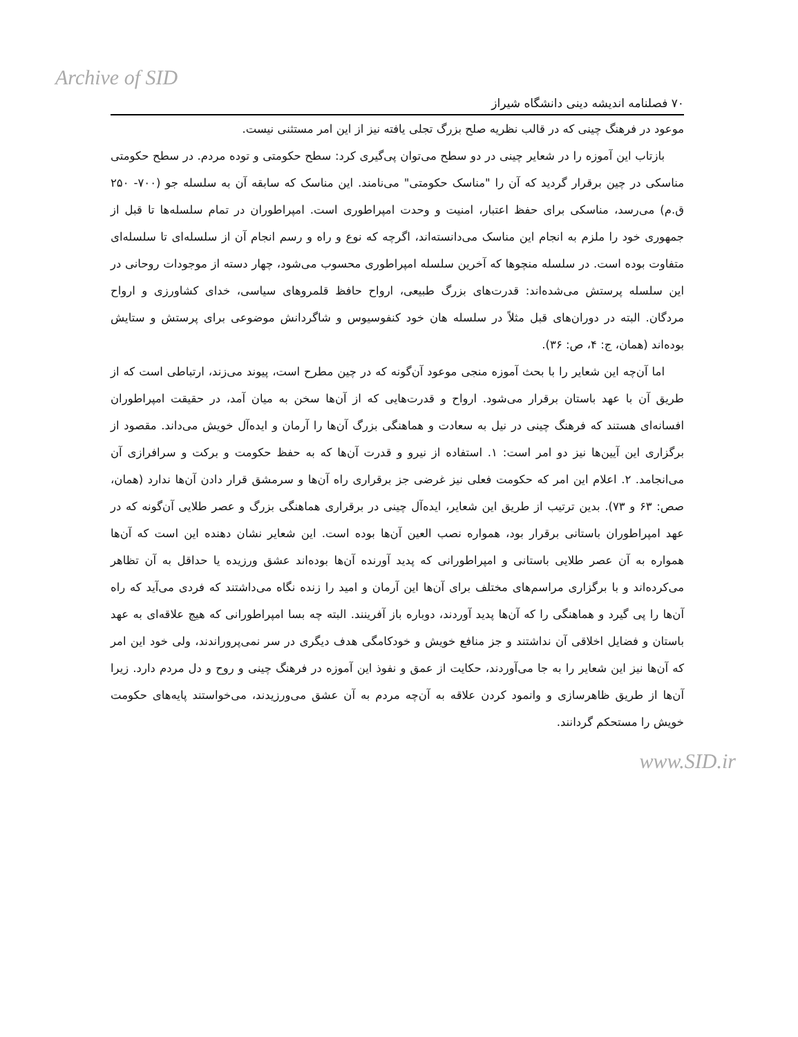Archive of SID
۷۰ فصلنامه اندیشه دینی دانشگاه شیراز
موعود در فرهنگ چینی که در قالب نظریه صلح بزرگ تجلی یافته نیز از این امر مستثنی نیست.
بازتاب این آموزه را در شعایر چینی در دو سطح می‌توان پی‌گیری کرد: سطح حکومتی و توده مردم. در سطح حکومتی مناسکی در چین برقرار گردید که آن را "مناسک حکومتی" می‌نامند. این مناسک که سابقه آن به سلسله جو (۷۰۰- ۲۵۰ ق.م) می‌رسد، مناسکی برای حفظ اعتبار، امنیت و وحدت امپراطوری است. امپراطوران در تمام سلسله‌ها تا قبل از جمهوری خود را ملزم به انجام این مناسک می‌دانسته‌اند، اگرچه که نوع و راه و رسم انجام آن از سلسله‌ای تا سلسله‌ای متفاوت بوده است. در سلسله منچوها که آخرین سلسله امپراطوری محسوب می‌شود، چهار دسته از موجودات روحانی در این سلسله پرستش می‌شده‌اند: قدرت‌های بزرگ طبیعی، ارواح حافظ قلمروهای سیاسی، خدای کشاورزی و ارواح مردگان. البته در دوران‌های قبل مثلاً در سلسله هان خود کنفوسیوس و شاگردانش موضوعی برای پرستش و ستایش بوده‌اند (همان، ج: ۴، ص: ۳۶).
اما آن‌چه این شعایر را با بحث آموزه منجی موعود آن‌گونه که در چین مطرح است، پیوند می‌زند، ارتباطی است که از طریق آن با عهد باستان برقرار می‌شود. ارواح و قدرت‌هایی که از آن‌ها سخن به میان آمد، در حقیقت امپراطوران افسانه‌ای هستند که فرهنگ چینی در نیل به سعادت و هماهنگی بزرگ آن‌ها را آرمان و ایده‌آل خویش می‌داند. مقصود از برگزاری این آیین‌ها نیز دو امر است: ۱. استفاده از نیرو و قدرت آن‌ها که به حفظ حکومت و برکت و سرافرازی آن می‌انجامد. ۲. اعلام این امر که حکومت فعلی نیز غرضی جز برقراری راه آن‌ها و سرمشق قرار دادن آن‌ها ندارد (همان، صص: ۶۳ و ۷۳). بدین ترتیب از طریق این شعایر، ایده‌آل چینی در برقراری هماهنگی بزرگ و عصر طلایی آن‌گونه که در عهد امپراطوران باستانی برقرار بود، همواره نصب العین آن‌ها بوده است. این شعایر نشان دهنده این است که آن‌ها همواره به آن عصر طلایی باستانی و امپراطورانی که پدید آورنده آن‌ها بوده‌اند عشق ورزیده یا حداقل به آن تظاهر می‌کرده‌اند و با برگزاری مراسم‌های مختلف برای آن‌ها این آرمان و امید را زنده نگاه می‌داشتند که فردی می‌آید که راه آن‌ها را پی گیرد و هماهنگی را که آن‌ها پدید آوردند، دوباره باز آفرینند. البته چه بسا امپراطورانی که هیچ علاقه‌ای به عهد باستان و فضایل اخلاقی آن نداشتند و جز منافع خویش و خودکامگی هدف دیگری در سر نمی‌پروراندند، ولی خود این امر که آن‌ها نیز این شعایر را به جا می‌آوردند، حکایت از عمق و نفوذ این آموزه در فرهنگ چینی و روح و دل مردم دارد. زیرا آن‌ها از طریق ظاهرسازی و وانمود کردن علاقه به آن‌چه مردم به آن عشق می‌ورزیدند، می‌خواستند پایه‌های حکومت خویش را مستحکم گردانند.
www.SID.ir